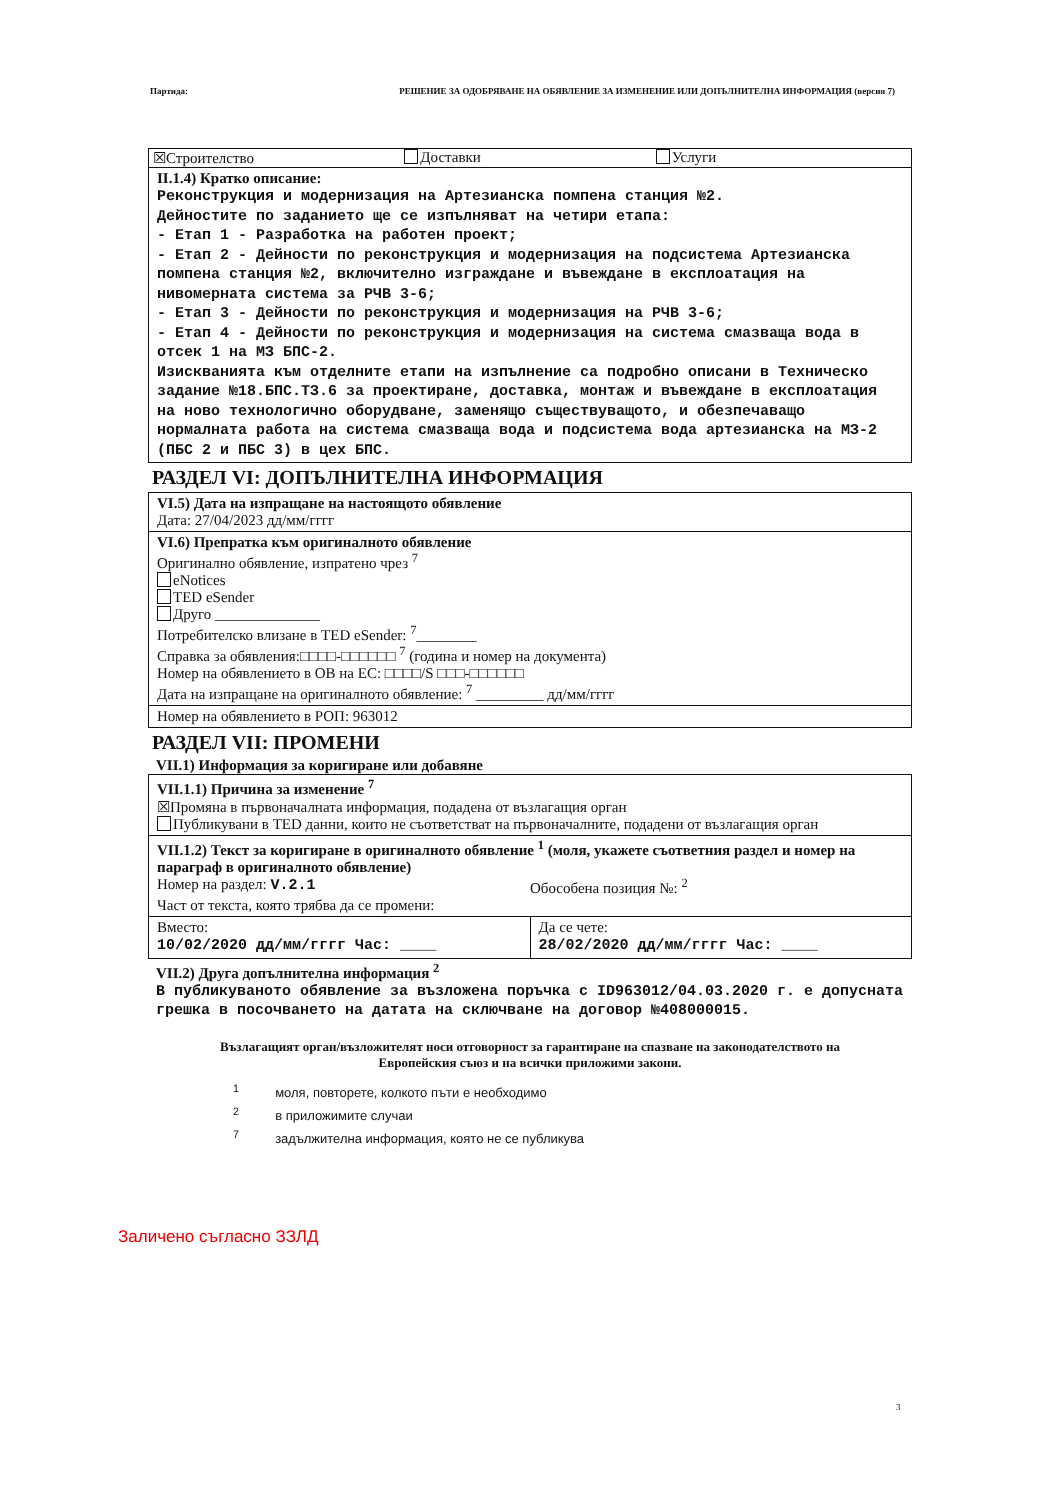Партида: РЕШЕНИЕ ЗА ОДОБРЯВАНЕ НА ОБЯВЛЕНИЕ ЗА ИЗМЕНЕНИЕ ИЛИ ДОПЪЛНИТЕЛНА ИНФОРМАЦИЯ (версия 7)
☒Строителство Доставки Услуги
II.1.4) Кратко описание:
Реконструкция и модернизация на Артезианска помпена станция №2.
Дейностите по заданието ще се изпълняват на четири етапа:
- Етап 1 - Разработка на работен проект;
- Етап 2 - Дейности по реконструкция и модернизация на подсистема Артезианска помпена станция №2, включително изграждане и въвеждане в експлоатация на нивомерната система за РЧВ 3-6;
- Етап 3 - Дейности по реконструкция и модернизация на РЧВ 3-6;
- Етап 4 - Дейности по реконструкция и модернизация на система смазваща вода в отсек 1 на МЗ БПС-2.
Изискванията към отделните етапи на изпълнение са подробно описани в Техническо задание №18.БПС.ТЗ.6 за проектиране, доставка, монтаж и въвеждане в експлоатация на ново технологично оборудване, заменящо съществуващото, и обезпечаващо нормалната работа на система смазваща вода и подсистема вода артезианска на МЗ-2 (ПБС 2 и ПБС 3) в цех БПС.
РАЗДЕЛ VI: ДОПЪЛНИТЕЛНА ИНФОРМАЦИЯ
VI.5) Дата на изпращане на настоящото обявление
Дата: 27/04/2023 дд/мм/гггг
VI.6) Препратка към оригиналното обявление
Оригинално обявление, изпратено чрез <sup>7</sup>
eNotices
TED eSender
Друго ______________
Потребителско влизане в TED eSender: <sup>7</sup>________
Справка за обявления:□□□□-□□□□□□ <sup>7</sup> (година и номер на документа)
Номер на обявлението в ОВ на ЕС: □□□□/S □□□-□□□□□□
Дата на изпращане на оригиналното обявление: <sup>7</sup> _________ дд/мм/гггг
Номер на обявлението в РОП: 963012
РАЗДЕЛ VII: ПРОМЕНИ
VII.1) Информация за коригиране или добавяне
VII.1.1) Причина за изменение <sup>7</sup>
☒Промяна в първоначалната информация, подадена от възлагащия орган
Публикувани в TED данни, които не съответстват на първоначалните, подадени от възлагащия орган
VII.1.2) Текст за коригиране в оригиналното обявление <sup>1</sup> (моля, укажете съответния раздел и номер на параграф в оригиналното обявление)
Номер на раздел: V.2.1
Обособена позиция №: <sup>2</sup>
Част от текста, която трябва да се промени:
Вместо:
10/02/2020 дд/мм/гггг Час: ____
Да се чете:
28/02/2020 дд/мм/гггг Час: ____
VII.2) Друга допълнителна информация <sup>2</sup>
В публикуваното обявление за възложена поръчка с ID963012/04.03.2020 г. е допусната грешка в посочването на датата на сключване на договор №408000015.
Възлагащият орган/възложителят носи отговорност за гарантиране на спазване на законодателството на Европейския съюз и на всички приложими закони.
<sup>1</sup> моля, повторете, колкото пъти е необходимо
<sup>2</sup> в приложимите случаи
<sup>7</sup> задължителна информация, която не се публикува
Заличено съгласно ЗЗЛД
3